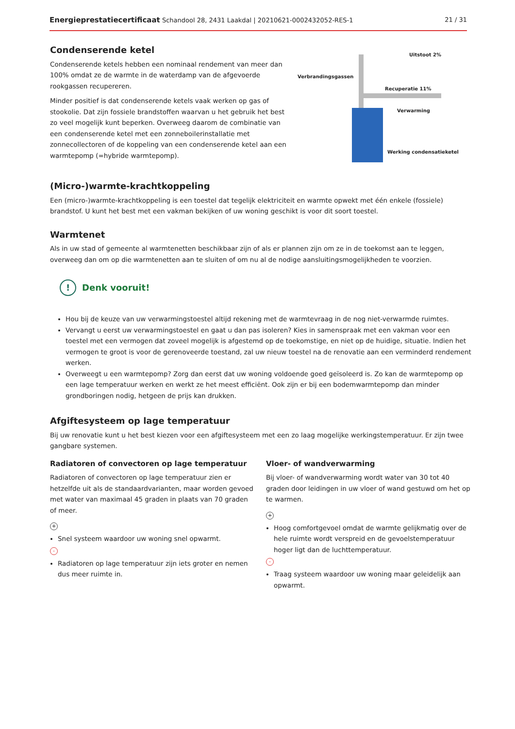Energieprestatiecertificaat Schandool 28, 2431 Laakdal | 20210621-0002432052-RES-1 21 / 31
Condenserende ketel
Condenserende ketels hebben een nominaal rendement van meer dan 100% omdat ze de warmte in de waterdamp van de afgevoerde rookgassen recupereren.
Minder positief is dat condenserende ketels vaak werken op gas of stookolie. Dat zijn fossiele brandstoffen waarvan u het gebruik het best zo veel mogelijk kunt beperken. Overweeg daarom de combinatie van een condenserende ketel met een zonneboilerinstallatie met zonnecollectoren of de koppeling van een condenserende ketel aan een warmtepomp (=hybride warmtepomp).
Verbrandingsgassen
Uitstoot 2%
Recuperatie 11%
Verwarming
Werking condensatieketel
(Micro-)warmte-krachtkoppeling
Een (micro-)warmte-krachtkoppeling is een toestel dat tegelijk elektriciteit en warmte opwekt met één enkele (fossiele) brandstof. U kunt het best met een vakman bekijken of uw woning geschikt is voor dit soort toestel.
Warmtenet
Als in uw stad of gemeente al warmtenetten beschikbaar zijn of als er plannen zijn om ze in de toekomst aan te leggen, overweeg dan om op die warmtenetten aan te sluiten of om nu al de nodige aansluitingsmogelijkheden te voorzien.
! Denk vooruit!
Hou bij de keuze van uw verwarmingstoestel altijd rekening met de warmtevraag in de nog niet-verwarmde ruimtes.
Vervangt u eerst uw verwarmingstoestel en gaat u dan pas isoleren? Kies in samenspraak met een vakman voor een toestel met een vermogen dat zoveel mogelijk is afgestemd op de toekomstige, en niet op de huidige, situatie. Indien het vermogen te groot is voor de gerenoveerde toestand, zal uw nieuw toestel na de renovatie aan een verminderd rendement werken.
Overweegt u een warmtepomp? Zorg dan eerst dat uw woning voldoende goed geïsoleerd is. Zo kan de warmtepomp op een lage temperatuur werken en werkt ze het meest efficiënt. Ook zijn er bij een bodemwarmtepomp dan minder grondboringen nodig, hetgeen de prijs kan drukken.
Afgiftesysteem op lage temperatuur
Bij uw renovatie kunt u het best kiezen voor een afgiftesysteem met een zo laag mogelijke werkingstemperatuur. Er zijn twee gangbare systemen.
Radiatoren of convectoren op lage temperatuur
Radiatoren of convectoren op lage temperatuur zien er hetzelfde uit als de standaardvarianten, maar worden gevoed met water van maximaal 45 graden in plaats van 70 graden of meer.
+
Snel systeem waardoor uw woning snel opwarmt.
-
Radiatoren op lage temperatuur zijn iets groter en nemen dus meer ruimte in.
Vloer- of wandverwarming
Bij vloer- of wandverwarming wordt water van 30 tot 40 graden door leidingen in uw vloer of wand gestuwd om het op te warmen.
+
Hoog comfortgevoel omdat de warmte gelijkmatig over de hele ruimte wordt verspreid en de gevoelstemperatuur hoger ligt dan de luchttemperatuur.
-
Traag systeem waardoor uw woning maar geleidelijk aan opwarmt.